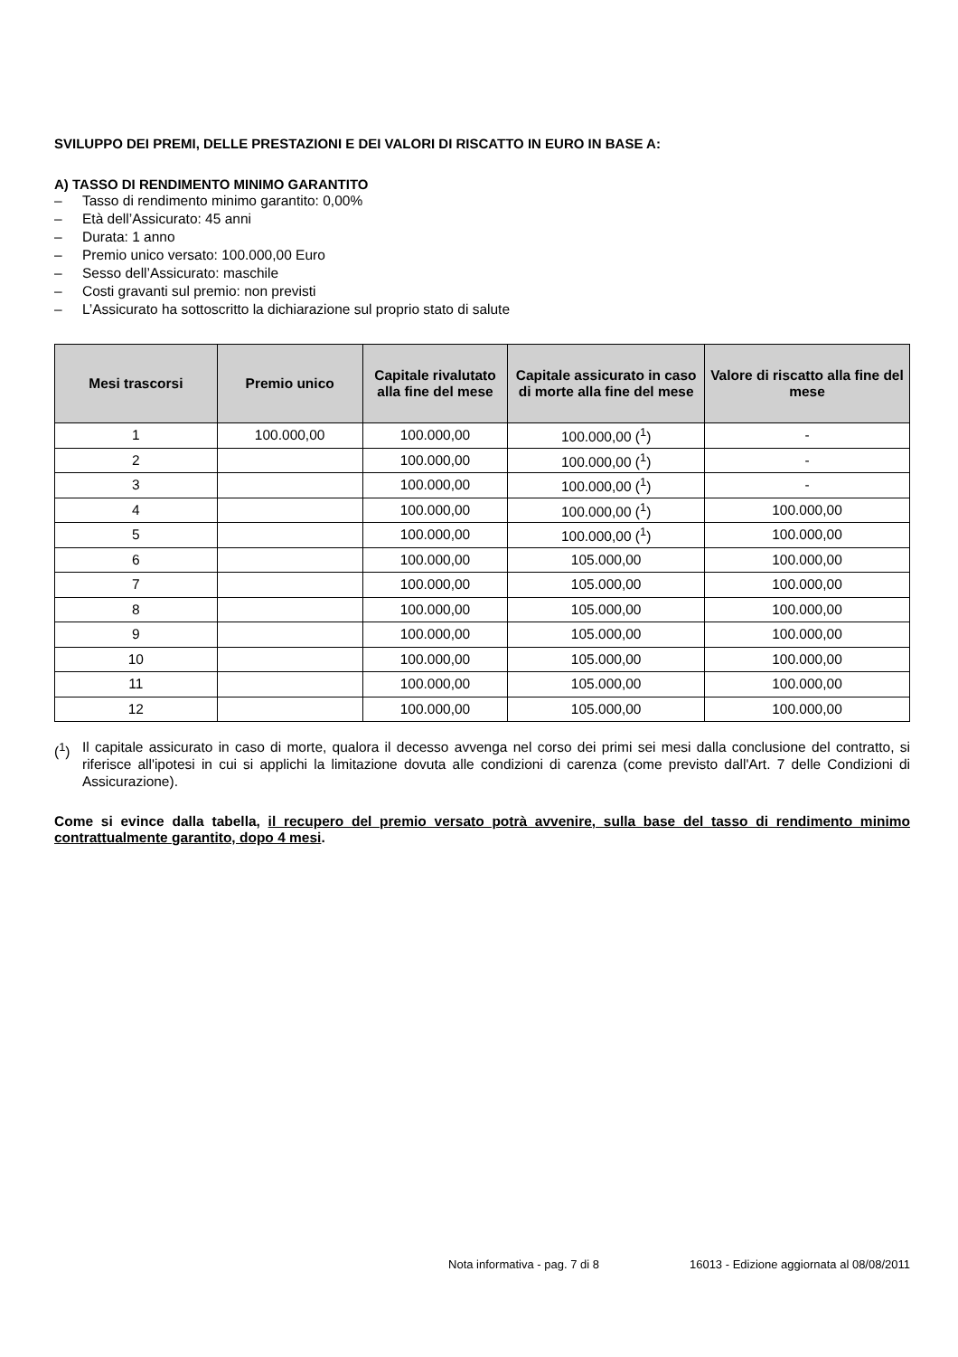SVILUPPO DEI PREMI, DELLE PRESTAZIONI E DEI VALORI DI RISCATTO IN EURO IN BASE A:
A) TASSO DI RENDIMENTO MINIMO GARANTITO
– Tasso di rendimento minimo garantito: 0,00%
– Età dell’Assicurato: 45 anni
– Durata: 1 anno
– Premio unico versato: 100.000,00 Euro
– Sesso dell’Assicurato: maschile
– Costi gravanti sul premio: non previsti
– L’Assicurato ha sottoscritto la dichiarazione sul proprio stato di salute
| Mesi trascorsi | Premio unico | Capitale rivalutato alla fine del mese | Capitale assicurato in caso di morte alla fine del mese | Valore di riscatto alla fine del mese |
| --- | --- | --- | --- | --- |
| 1 | 100.000,00 | 100.000,00 | 100.000,00 (<sup>1</sup>) | - |
| 2 | | 100.000,00 | 100.000,00 (<sup>1</sup>) | - |
| 3 | | 100.000,00 | 100.000,00 (<sup>1</sup>) | - |
| 4 | | 100.000,00 | 100.000,00 (<sup>1</sup>) | 100.000,00 |
| 5 | | 100.000,00 | 100.000,00 (<sup>1</sup>) | 100.000,00 |
| 6 | | 100.000,00 | 105.000,00 | 100.000,00 |
| 7 | | 100.000,00 | 105.000,00 | 100.000,00 |
| 8 | | 100.000,00 | 105.000,00 | 100.000,00 |
| 9 | | 100.000,00 | 105.000,00 | 100.000,00 |
| 10 | | 100.000,00 | 105.000,00 | 100.000,00 |
| 11 | | 100.000,00 | 105.000,00 | 100.000,00 |
| 12 | | 100.000,00 | 105.000,00 | 100.000,00 |
(<sup>1</sup>) Il capitale assicurato in caso di morte, qualora il decesso avvenga nel corso dei primi sei mesi dalla conclusione del contratto, si riferisce all'ipotesi in cui si applichi la limitazione dovuta alle condizioni di carenza (come previsto dall'Art. 7 delle Condizioni di Assicurazione).
Come si evince dalla tabella, il recupero del premio versato potrà avvenire, sulla base del tasso di rendimento minimo contrattualmente garantito, dopo 4 mesi.
Nota informativa - pag. 7 di 8 16013 - Edizione aggiornata al 08/08/2011